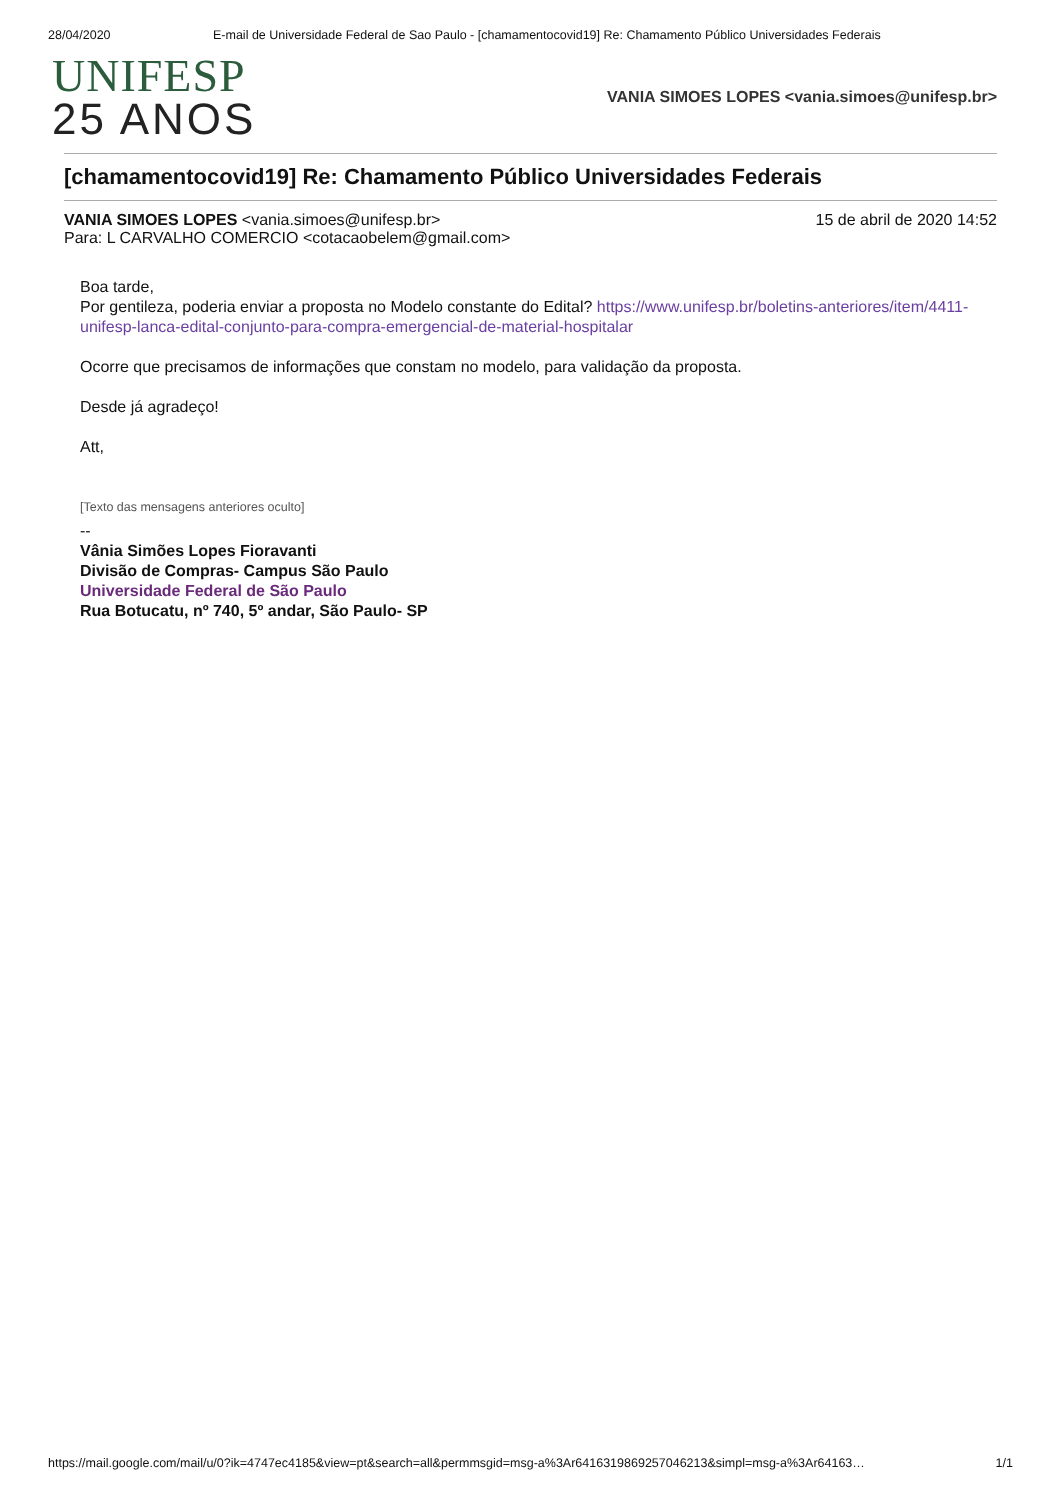28/04/2020 E-mail de Universidade Federal de Sao Paulo - [chamamentocovid19] Re: Chamamento Público Universidades Federais
UNIFESP
25 ANOS
VANIA SIMOES LOPES <vania.simoes@unifesp.br>
[chamamentocovid19] Re: Chamamento Público Universidades Federais
VANIA SIMOES LOPES <vania.simoes@unifesp.br>
Para: L CARVALHO COMERCIO <cotacaobelem@gmail.com>
15 de abril de 2020 14:52
Boa tarde,
Por gentileza, poderia enviar a proposta no Modelo constante do Edital? https://www.unifesp.br/boletins-anteriores/item/4411-unifesp-lanca-edital-conjunto-para-compra-emergencial-de-material-hospitalar
Ocorre que precisamos de informações que constam no modelo, para validação da proposta.
Desde já agradeço!
Att,
[Texto das mensagens anteriores oculto]
--
Vânia Simões Lopes Fioravanti
Divisão de Compras- Campus São Paulo
Universidade Federal de São Paulo
Rua Botucatu, nº 740, 5º andar, São Paulo- SP
https://mail.google.com/mail/u/0?ik=4747ec4185&view=pt&search=all&permmsgid=msg-a%3Ar6416319869257046213&simpl=msg-a%3Ar64163… 1/1